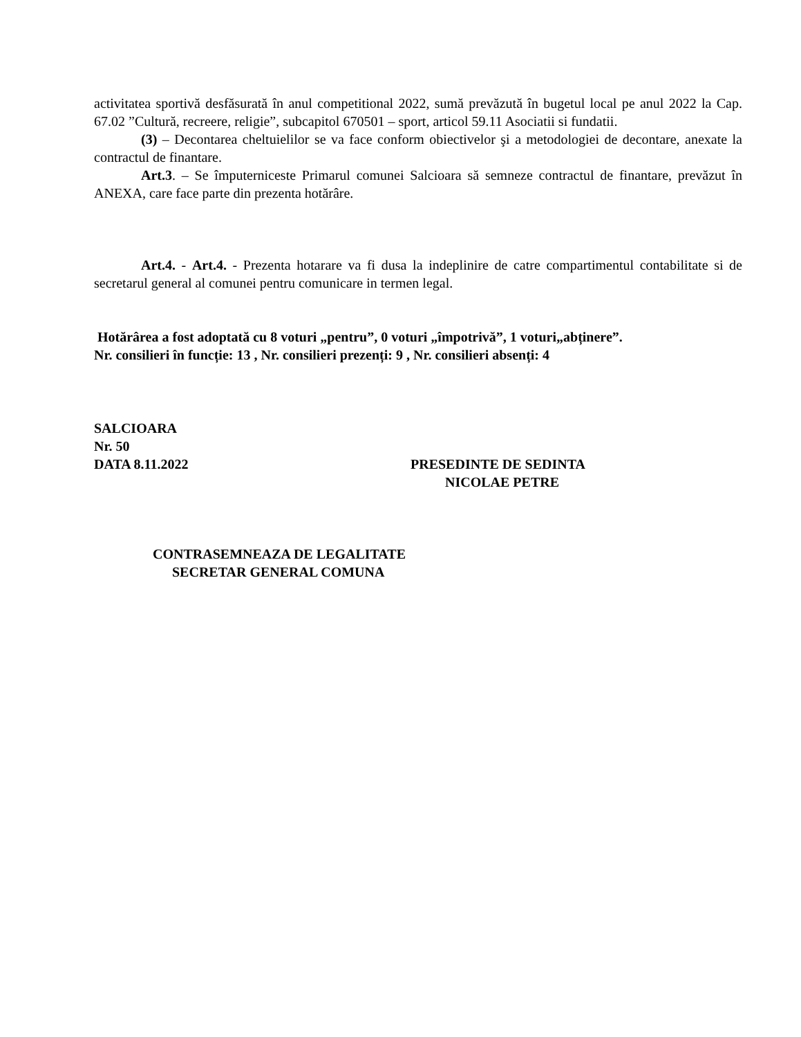activitatea sportivă desfăsurată în anul competitional 2022, sumă prevăzută în bugetul local pe anul 2022 la Cap. 67.02 ”Cultură, recreere, religie”, subcapitol 670501 – sport, articol 59.11 Asociatii si fundatii.
(3) – Decontarea cheltuielilor se va face conform obiectivelor şi a metodologiei de decontare, anexate la contractul de finantare.
Art.3. – Se împuterniceste Primarul comunei Salcioara să semneze contractul de finantare, prevăzut în ANEXA, care face parte din prezenta hotărâre.
Art.4. - Art.4. - Prezenta hotarare va fi dusa la indeplinire de catre compartimentul contabilitate si de secretarul general al comunei pentru comunicare in termen legal.
Hotărârea a fost adoptată cu 8 voturi „pentru”, 0 voturi „împotrivă”, 1 voturi„abținere”.
Nr. consilieri în funcție: 13 , Nr. consilieri prezenți: 9 , Nr. consilieri absenți: 4
SALCIOARA
Nr. 50
DATA 8.11.2022 PRESEDINTE DE SEDINTA
NICOLAE PETRE
CONTRASEMNEAZA DE LEGALITATE
SECRETAR GENERAL COMUNA